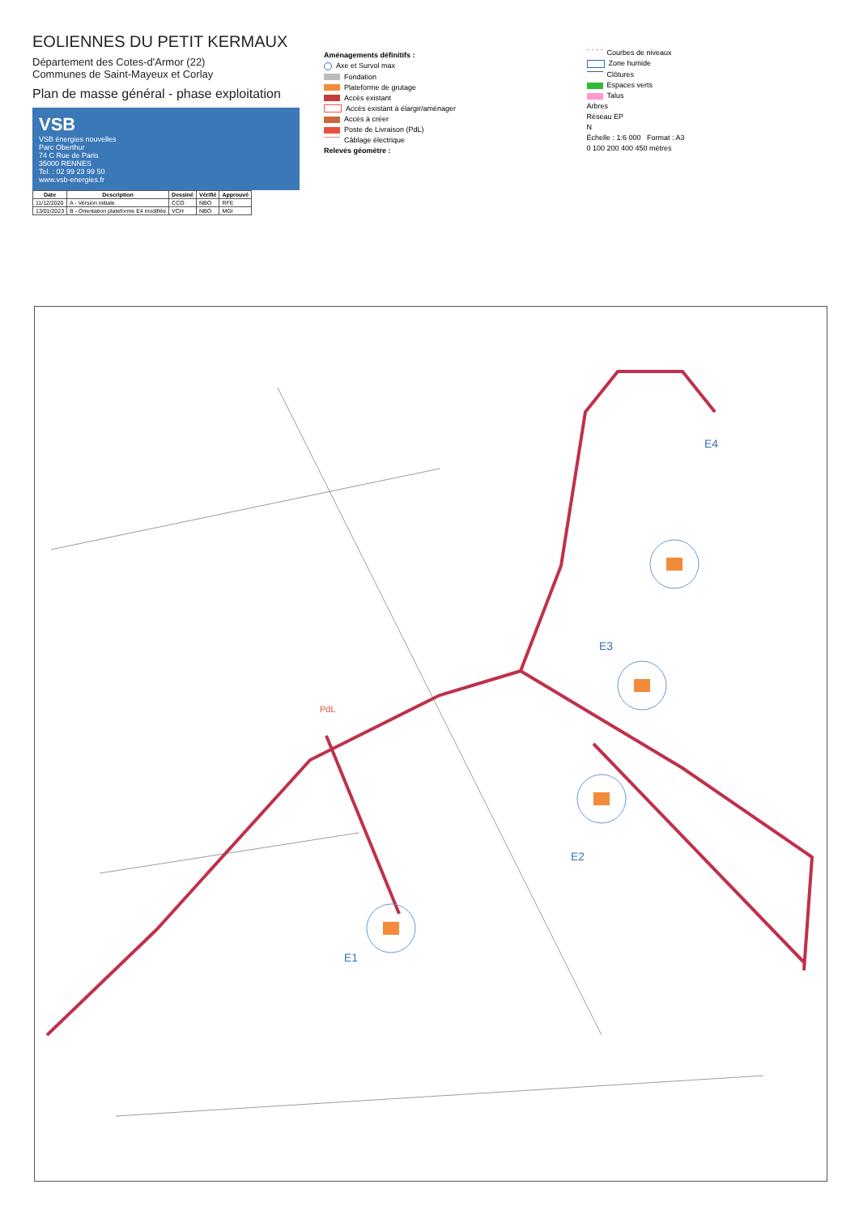EOLIENNES DU PETIT KERMAUX
Département des Cotes-d'Armor (22)
Communes de Saint-Mayeux et Corlay
Plan de masse général - phase exploitation
VSB
VSB énergies nouvelles
Parc Oberthur
74 C Rue de Paris
35000 RENNES
Tel. : 02 99 23 99 50
www.vsb-energies.fr
| Date | Description | Dessiné | Vérifié | Approuvé |
| --- | --- | --- | --- | --- |
| 11/12/2020 | A - Version initiale | CCO | NBO | RFE |
| 13/01/2023 | B - Orientation plateforme E4 modifiée | VCH | NBO | MGI |
Aménagements définitifs :
Axe et Survol max
Fondation
Plateforme de grutage
Accès existant
Accès existant à élargir/aménager
Accès à créer
Poste de Livraison (PdL)
Câblage électrique
Relevés géomètre :
Courbes de niveaux
Zone humide
Clôtures
Espaces verts
Talus
Arbres
Réseau EP
N
Échelle : 1:6 000 Format : A3
0 100 200 400 450 mètres
E1
E2
E3
E4
PdL